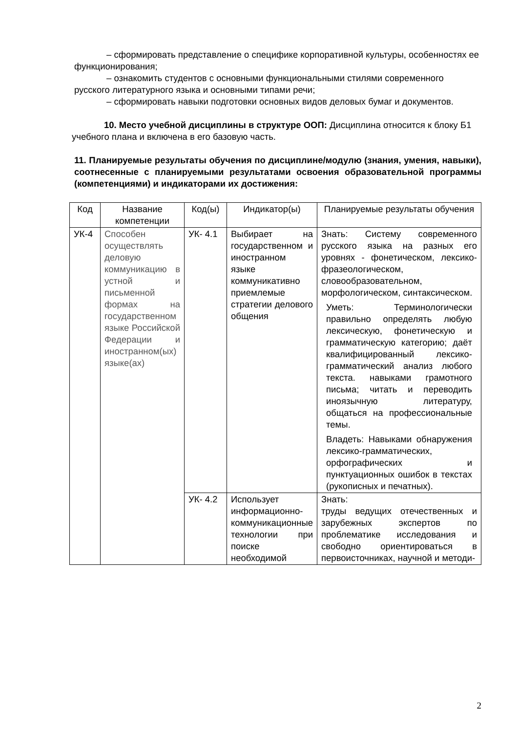– сформировать представление о специфике корпоративной культуры, особенностях ее функционирования;
– ознакомить студентов с основными функциональными стилями современного русского литературного языка и основными типами речи;
– сформировать навыки подготовки основных видов деловых бумаг и документов.
10. Место учебной дисциплины в структуре ООП: Дисциплина относится к блоку Б1 учебного плана и включена в его базовую часть.
11. Планируемые результаты обучения по дисциплине/модулю (знания, умения, навыки), соотнесенные с планируемыми результатами освоения образовательной программы (компетенциями) и индикаторами их достижения:
| Код | Название компетенции | Код(ы) | Индикатор(ы) | Планируемые результаты обучения |
| УК-4 | Способен осуществлять деловую коммуникацию в устной и письменной формах на государственном языке Российской Федерации и иностранном(ых) языке(ах) | УК- 4.1 | Выбирает на государственном и иностранном языке коммуникативно приемлемые стратегии делового общения | Знать: Систему современного русского языка на разных его уровнях - фонетическом, лексико-фразеологическом, словообразовательном, морфологическом, синтаксическом. Уметь: Терминологически правильно определять любую лексическую, фонетическую и грамматическую категорию; даёт квалифицированный лексико-грамматический анализ любого текста. навыками грамотного письма; читать и переводить иноязычную литературу, общаться на профессиональные темы. Владеть: Навыками обнаружения лексико-грамматических, орфографических и пунктуационных ошибок в текстах (рукописных и печатных). |
| | | УК- 4.2 | Использует информационно-коммуникационные технологии при поиске необходимой | Знать: труды ведущих отечественных и зарубежных экспертов по проблематике исследования и свободно ориентироваться в первоисточниках, научной и методи- |
2